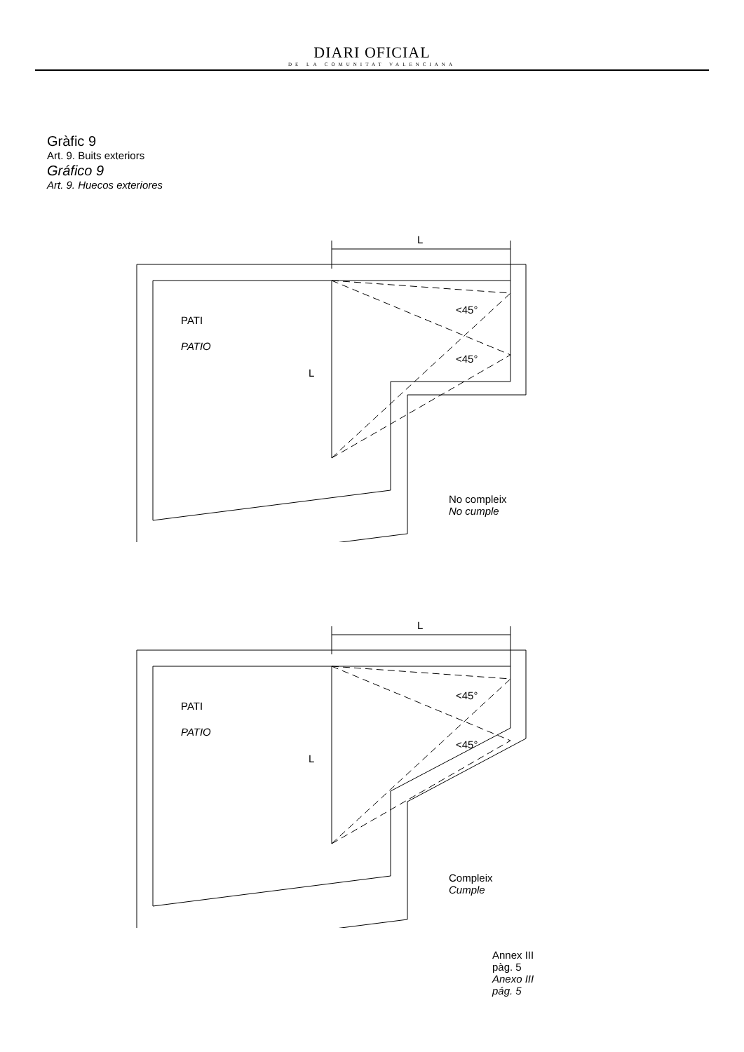DIARI OFICIAL
DE LA COMUNITAT VALENCIANA
Gràfic 9
Art. 9. Buits exteriors
Gráfico 9
Art. 9. Huecos exteriores
PATI
PATIO
L
L
<45°
<45°
No compleix
No cumple
PATI
PATIO
L
L
<45°
<45°
Compleix
Cumple
Annex III pàg. 5
Anexo III pág. 5